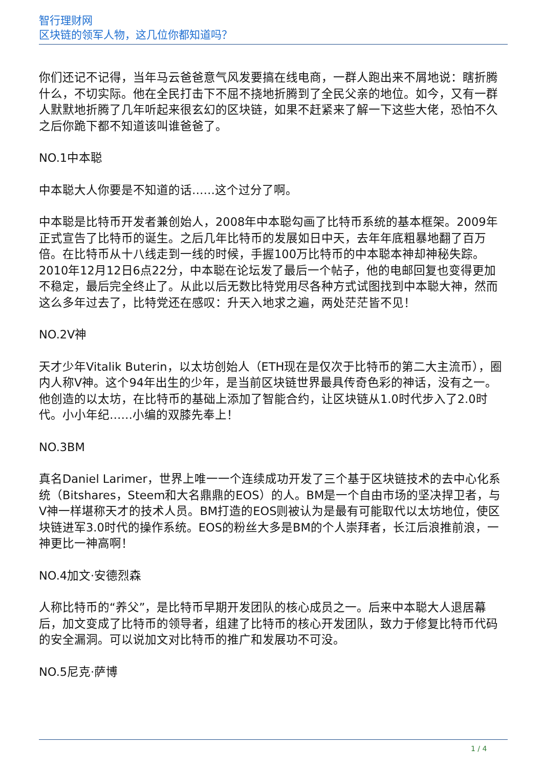智行理财网
区块链的领军人物，这几位你都知道吗？
你们还记不记得，当年马云爸爸意气风发要搞在线电商，一群人跑出来不屑地说：瞎折腾什么，不切实际。他在全民打击下不屈不挠地折腾到了全民父亲的地位。如今，又有一群人默默地折腾了几年听起来很玄幻的区块链，如果不赶紧来了解一下这些大佬，恐怕不久之后你跪下都不知道该叫谁爸爸了。
NO.1中本聪
中本聪大人你要是不知道的话……这个过分了啊。
中本聪是比特币开发者兼创始人，2008年中本聪勾画了比特币系统的基本框架。2009年正式宣告了比特币的诞生。之后几年比特币的发展如日中天，去年年底粗暴地翻了百万倍。在比特币从十八线走到一线的时候，手握100万比特币的中本聪本神却神秘失踪。2010年12月12日6点22分，中本聪在论坛发了最后一个帖子，他的电邮回复也变得更加不稳定，最后完全终止了。从此以后无数比特党用尽各种方式试图找到中本聪大神，然而这么多年过去了，比特党还在感叹：升天入地求之遍，两处茫茫皆不见！
NO.2V神
天才少年Vitalik Buterin，以太坊创始人（ETH现在是仅次于比特币的第二大主流币），圈内人称V神。这个94年出生的少年，是当前区块链世界最具传奇色彩的神话，没有之一。他创造的以太坊，在比特币的基础上添加了智能合约，让区块链从1.0时代步入了2.0时代。小小年纪……小编的双膝先奉上！
NO.3BM
真名Daniel Larimer，世界上唯一一个连续成功开发了三个基于区块链技术的去中心化系统（Bitshares，Steem和大名鼎鼎的EOS）的人。BM是一个自由市场的坚决捍卫者，与V神一样堪称天才的技术人员。BM打造的EOS则被认为是最有可能取代以太坊地位，使区块链进军3.0时代的操作系统。EOS的粉丝大多是BM的个人崇拜者，长江后浪推前浪，一神更比一神高啊！
NO.4加文·安德烈森
人称比特币的“养父”，是比特币早期开发团队的核心成员之一。后来中本聪大人退居幕后，加文变成了比特币的领导者，组建了比特币的核心开发团队，致力于修复比特币代码的安全漏洞。可以说加文对比特币的推广和发展功不可没。
NO.5尼克·萨博
1 / 4